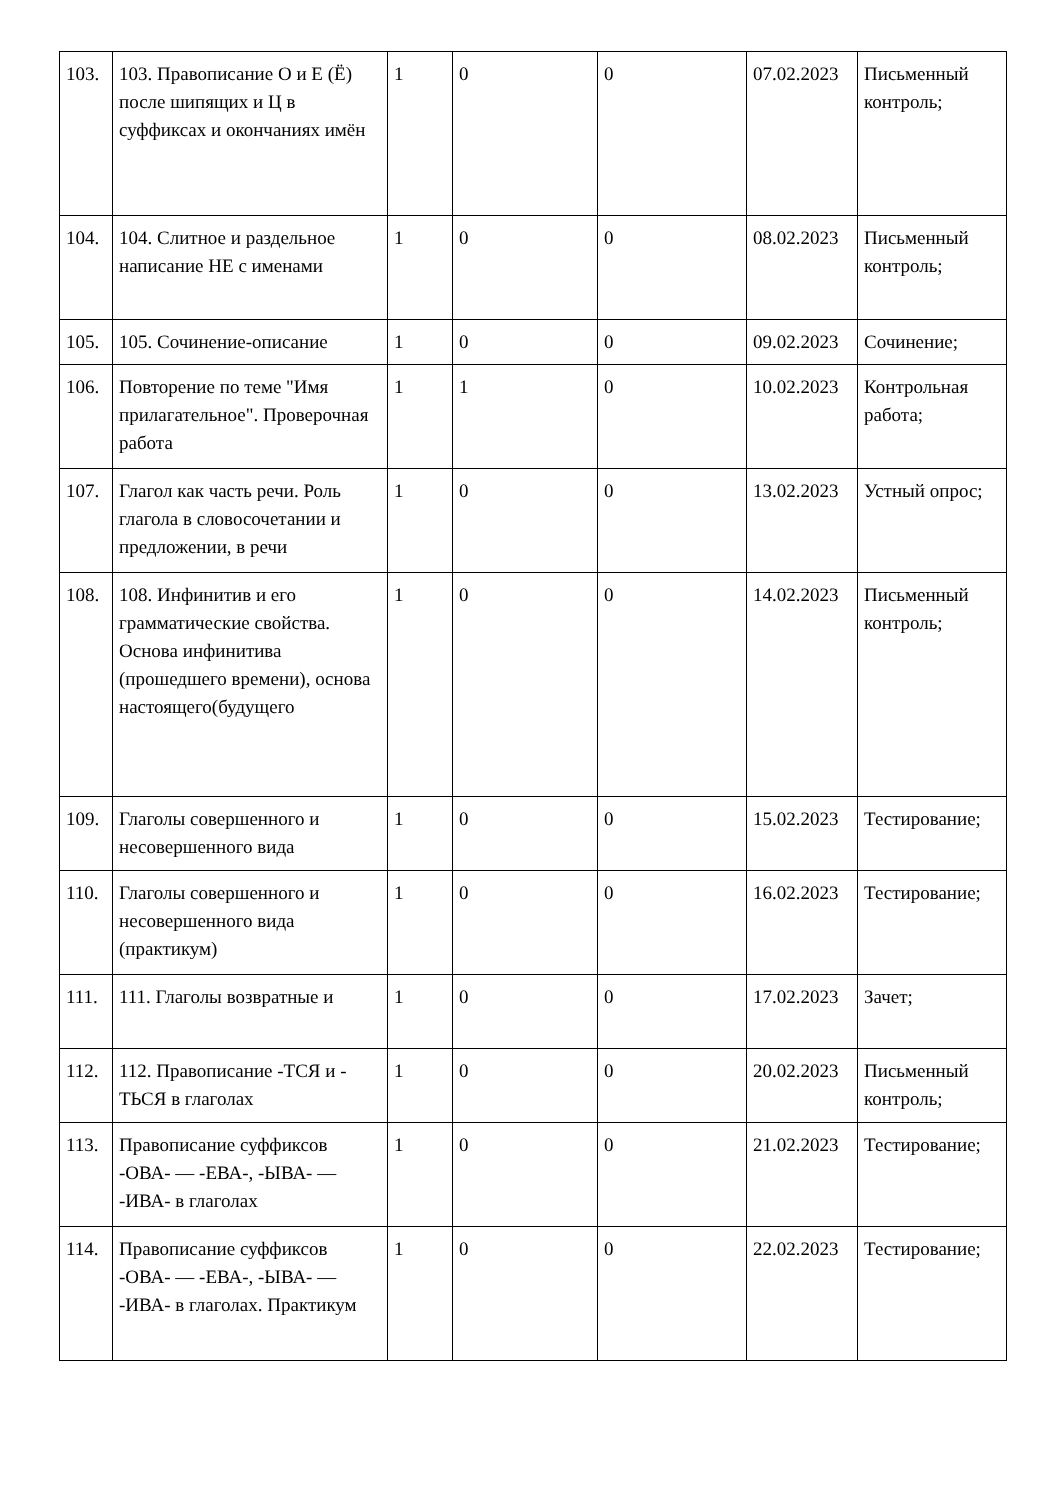| 103. | 103. Правописание О и Е (Ё) после шипящих и Ц в суффиксах и окончаниях имён | 1 | 0 | 0 | 07.02.2023 | Письменный контроль; |
| 104. | 104. Слитное и раздельное написание НЕ с именами | 1 | 0 | 0 | 08.02.2023 | Письменный контроль; |
| 105. | 105. Сочинение-описание | 1 | 0 | 0 | 09.02.2023 | Сочинение; |
| 106. | Повторение по теме "Имя прилагательное". Проверочная работа | 1 | 1 | 0 | 10.02.2023 | Контрольная работа; |
| 107. | Глагол как часть речи. Роль глагола в словосочетании и предложении, в речи | 1 | 0 | 0 | 13.02.2023 | Устный опрос; |
| 108. | 108. Инфинитив и его грамматические свойства. Основа инфинитива (прошедшего времени), основа настоящего(будущего | 1 | 0 | 0 | 14.02.2023 | Письменный контроль; |
| 109. | Глаголы совершенного и несовершенного вида | 1 | 0 | 0 | 15.02.2023 | Тестирование; |
| 110. | Глаголы совершенного и несовершенного вида (практикум) | 1 | 0 | 0 | 16.02.2023 | Тестирование; |
| 111. | 111. Глаголы возвратные и | 1 | 0 | 0 | 17.02.2023 | Зачет; |
| 112. | 112. Правописание -ТСЯ и - ТЬСЯ в глаголах | 1 | 0 | 0 | 20.02.2023 | Письменный контроль; |
| 113. | Правописание суффиксов -ОВА- — -ЕВА-, -ЫВА- — -ИВА- в глаголах | 1 | 0 | 0 | 21.02.2023 | Тестирование; |
| 114. | Правописание суффиксов -ОВА- — -ЕВА-, -ЫВА- — -ИВА- в глаголах. Практикум | 1 | 0 | 0 | 22.02.2023 | Тестирование; |